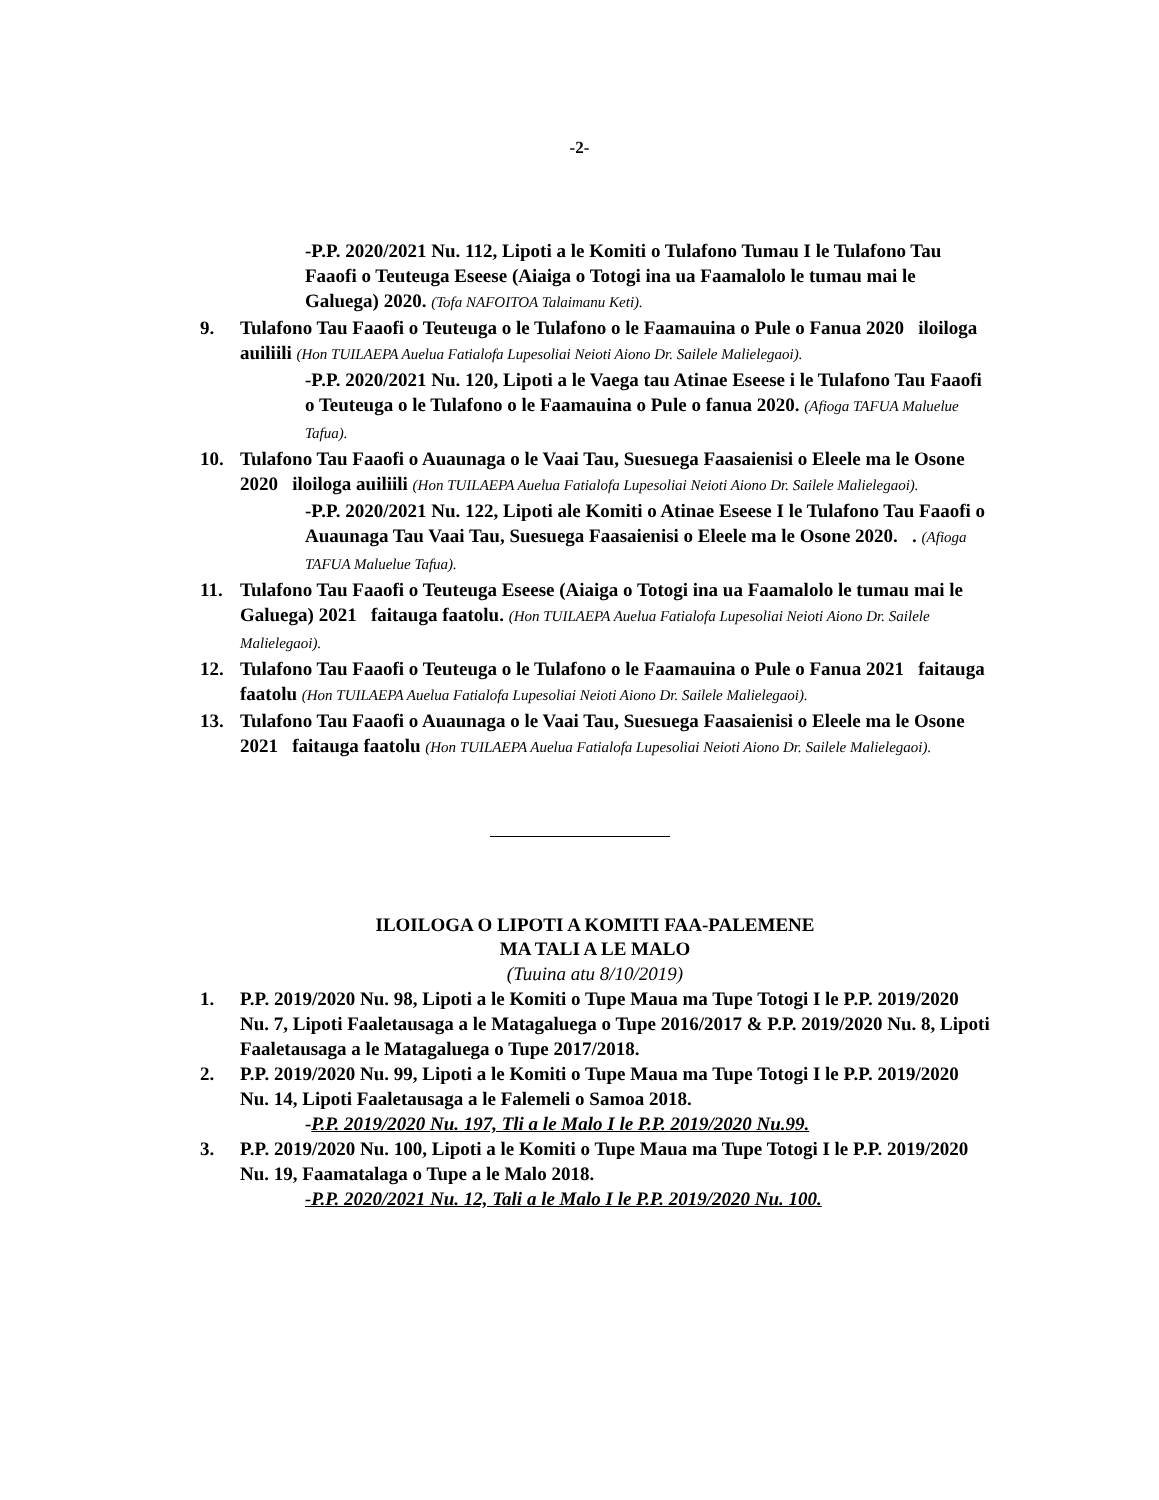-2-
-P.P. 2020/2021 Nu. 112, Lipoti a le Komiti o Tulafono Tumau I le Tulafono Tau Faaofi o Teuteuga Eseese (Aiaiga o Totogi ina ua Faamalolo le tumau mai le Galuega) 2020. (Tofa NAFOITOA Talaimanu Keti).
9. Tulafono Tau Faaofi o Teuteuga o le Tulafono o le Faamauina o Pule o Fanua 2020 iloiloga auiliili (Hon TUILAEPA Auelua Fatialofa Lupesoliai Neioti Aiono Dr. Sailele Malielegaoi).
-P.P. 2020/2021 Nu. 120, Lipoti a le Vaega tau Atinae Eseese i le Tulafono Tau Faaofi o Teuteuga o le Tulafono o le Faamauina o Pule o fanua 2020. (Afioga TAFUA Maluelue Tafua).
10. Tulafono Tau Faaofi o Auaunaga o le Vaai Tau, Suesuega Faasaienisi o Eleele ma le Osone 2020 iloiloga auiliili (Hon TUILAEPA Auelua Fatialofa Lupesoliai Neioti Aiono Dr. Sailele Malielegaoi).
-P.P. 2020/2021 Nu. 122, Lipoti ale Komiti o Atinae Eseese I le Tulafono Tau Faaofi o Auaunaga Tau Vaai Tau, Suesuega Faasaienisi o Eleele ma le Osone 2020. . (Afioga TAFUA Maluelue Tafua).
11. Tulafono Tau Faaofi o Teuteuga Eseese (Aiaiga o Totogi ina ua Faamalolo le tumau mai le Galuega) 2021 faitauga faatolu. (Hon TUILAEPA Auelua Fatialofa Lupesoliai Neioti Aiono Dr. Sailele Malielegaoi).
12. Tulafono Tau Faaofi o Teuteuga o le Tulafono o le Faamauina o Pule o Fanua 2021 faitauga faatolu (Hon TUILAEPA Auelua Fatialofa Lupesoliai Neioti Aiono Dr. Sailele Malielegaoi).
13. Tulafono Tau Faaofi o Auaunaga o le Vaai Tau, Suesuega Faasaienisi o Eleele ma le Osone 2021 faitauga faatolu (Hon TUILAEPA Auelua Fatialofa Lupesoliai Neioti Aiono Dr. Sailele Malielegaoi).
ILOILOGA O LIPOTI A KOMITI FAA-PALEMENE
MA TALI A LE MALO
(Tuuina atu 8/10/2019)
1. P.P. 2019/2020 Nu. 98, Lipoti a le Komiti o Tupe Maua ma Tupe Totogi I le P.P. 2019/2020 Nu. 7, Lipoti Faaletausaga a le Matagaluega o Tupe 2016/2017 & P.P. 2019/2020 Nu. 8, Lipoti Faaletausaga a le Matagaluega o Tupe 2017/2018.
2. P.P. 2019/2020 Nu. 99, Lipoti a le Komiti o Tupe Maua ma Tupe Totogi I le P.P. 2019/2020 Nu. 14, Lipoti Faaletausaga a le Falemeli o Samoa 2018.
-P.P. 2019/2020 Nu. 197, Tli a le Malo I le P.P. 2019/2020 Nu.99.
3. P.P. 2019/2020 Nu. 100, Lipoti a le Komiti o Tupe Maua ma Tupe Totogi I le P.P. 2019/2020 Nu. 19, Faamatalaga o Tupe a le Malo 2018.
-P.P. 2020/2021 Nu. 12, Tali a le Malo I le P.P. 2019/2020 Nu. 100.